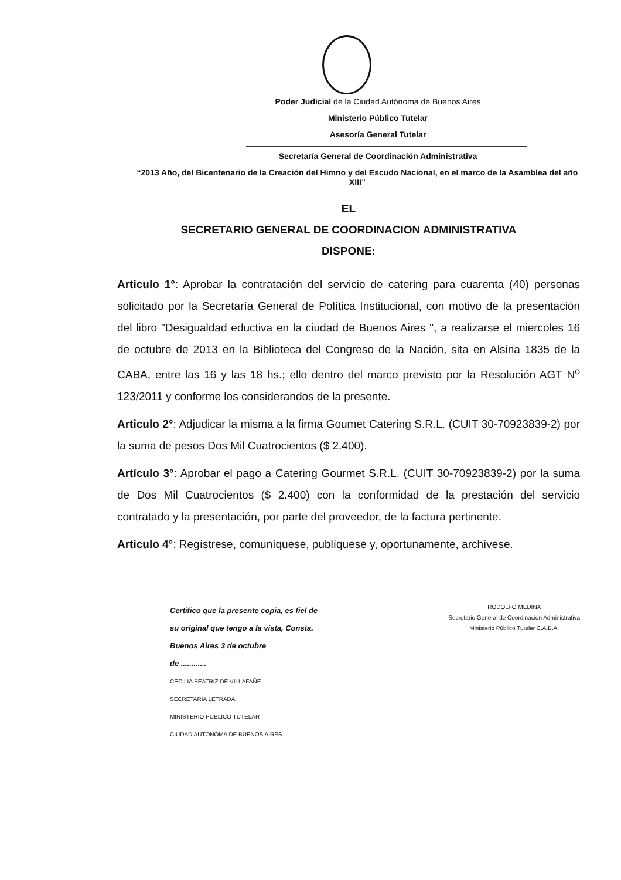Poder Judicial de la Ciudad Autónoma de Buenos Aires
Ministerio Público Tutelar
Asesoría General Tutelar
Secretaría General de Coordinación Administrativa
“2013 Año, del Bicentenario de la Creación del Himno y del Escudo Nacional, en el marco de la Asamblea del año XIII”
EL
SECRETARIO GENERAL DE COORDINACION ADMINISTRATIVA
DISPONE:
Articulo 1°: Aprobar la contratación del servicio de catering para cuarenta (40) personas solicitado por la Secretaría General de Política Institucional, con motivo de la presentación del libro "Desigualdad eductiva en la ciudad de Buenos Aires ", a realizarse el miercoles 16 de octubre de 2013 en la Biblioteca del Congreso de la Nación, sita en Alsina 1835 de la CABA, entre las 16 y las 18 hs.; ello dentro del marco previsto por la Resolución AGT N<sup>o</sup> 123/2011 y conforme los considerandos de la presente.
Articulo 2°: Adjudicar la misma a la firma Goumet Catering S.R.L. (CUIT 30-70923839-2) por la suma de pesos Dos Mil Cuatrocientos ($ 2.400).
Artículo 3°: Aprobar el pago a Catering Gourmet S.R.L. (CUIT 30-70923839-2) por la suma de Dos Mil Cuatrocientos ($ 2.400) con la conformidad de la prestación del servicio contratado y la presentación, por parte del proveedor, de la factura pertinente.
Articulo 4°: Regístrese, comuníquese, publíquese y, oportunamente, archívese.
Certifico que la presente copia, es fiel de
su original que tengo a la vista, Consta.
Buenos Aires 3 de octubre
de ............
CECILIA BEATRIZ DE VILLAFAÑE
SECRETARIA LETRADA
MINISTERIO PUBLICO TUTELAR
CIUDAD AUTONOMA DE BUENOS AIRES
RODOLFO MEDINA
Secretario General de Coordinación Administrativa
Ministerio Público Tutelar C.A.B.A.